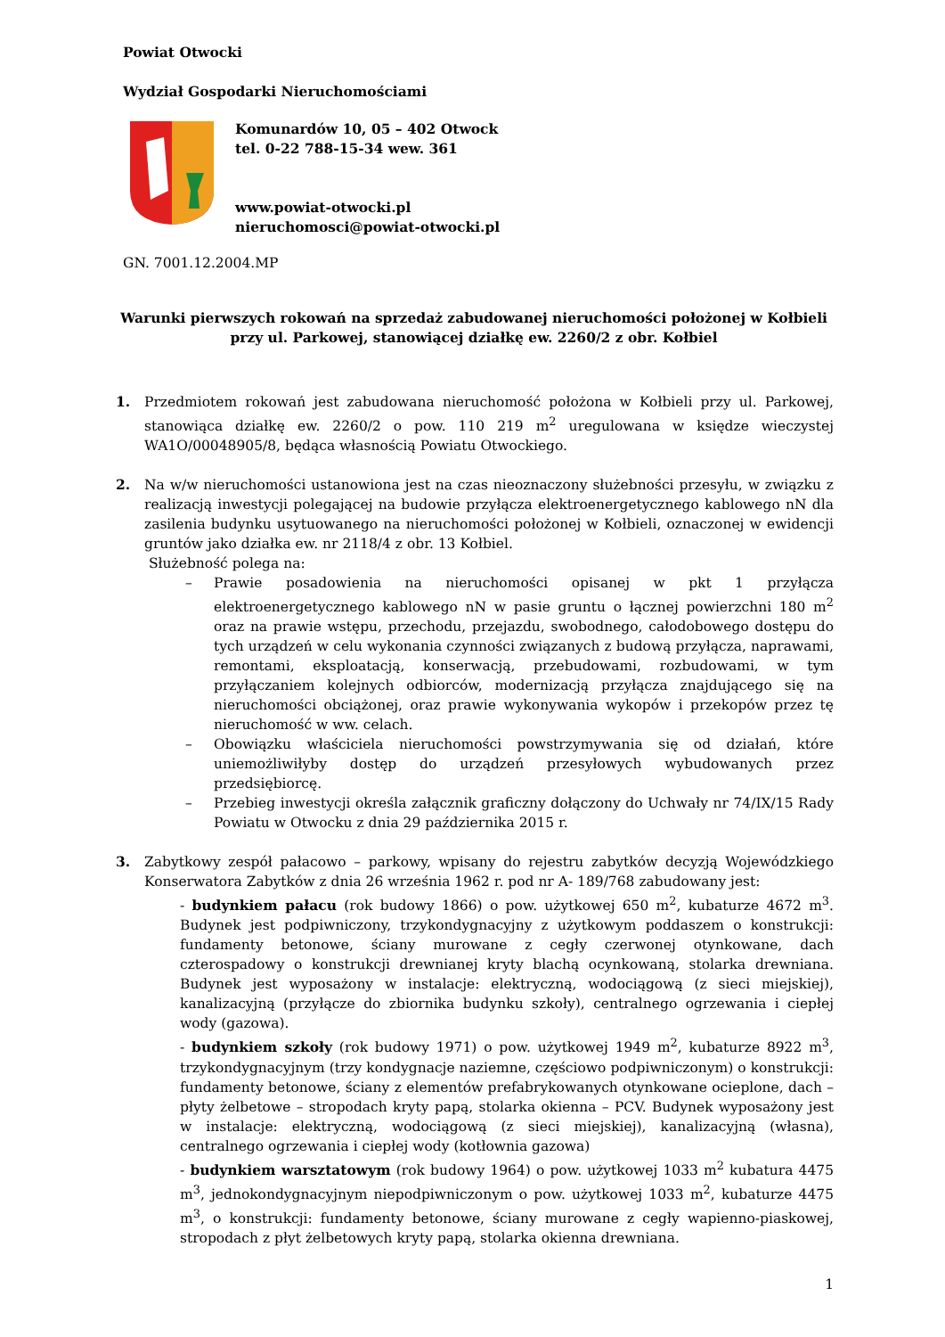Powiat Otwocki
Wydział Gospodarki Nieruchomościami
Komunardów 10, 05 – 402 Otwock
tel. 0-22 788-15-34 wew. 361
www.powiat-otwocki.pl
nieruchomosci@powiat-otwocki.pl
GN. 7001.12.2004.MP
Warunki pierwszych rokowań na sprzedaż zabudowanej nieruchomości położonej w Kołbieli
przy ul. Parkowej, stanowiącej działkę ew. 2260/2 z obr. Kołbiel
1. Przedmiotem rokowań jest zabudowana nieruchomość położona w Kołbieli przy ul. Parkowej, stanowiąca działkę ew. 2260/2 o pow. 110 219 m<sup>2</sup> uregulowana w księdze wieczystej WA1O/00048905/8, będąca własnością Powiatu Otwockiego.
2. Na w/w nieruchomości ustanowiona jest na czas nieoznaczony służebności przesyłu, w związku z realizacją inwestycji polegającej na budowie przyłącza elektroenergetycznego kablowego nN dla zasilenia budynku usytuowanego na nieruchomości położonej w Kołbieli, oznaczonej w ewidencji gruntów jako działka ew. nr 2118/4 z obr. 13 Kołbiel.
Służebność polega na:
– Prawie posadowienia na nieruchomości opisanej w pkt 1 przyłącza elektroenergetycznego kablowego nN w pasie gruntu o łącznej powierzchni 180 m<sup>2</sup> oraz na prawie wstępu, przechodu, przejazdu, swobodnego, całodobowego dostępu do tych urządzeń w celu wykonania czynności związanych z budową przyłącza, naprawami, remontami, eksploatacją, konserwacją, przebudowami, rozbudowami, w tym przyłączaniem kolejnych odbiorców, modernizacją przyłącza znajdującego się na nieruchomości obciążonej, oraz prawie wykonywania wykopów i przekopów przez tę nieruchomość w ww. celach.
– Obowiązku właściciela nieruchomości powstrzymywania się od działań, które uniemożliwiłyby dostęp do urządzeń przesyłowych wybudowanych przez przedsiębiorcę.
– Przebieg inwestycji określa załącznik graficzny dołączony do Uchwały nr 74/IX/15 Rady Powiatu w Otwocku z dnia 29 października 2015 r.
3. Zabytkowy zespół pałacowo – parkowy, wpisany do rejestru zabytków decyzją Wojewódzkiego Konserwatora Zabytków z dnia 26 września 1962 r. pod nr A- 189/768 zabudowany jest:
- budynkiem pałacu (rok budowy 1866) o pow. użytkowej 650 m<sup>2</sup>, kubaturze 4672 m<sup>3</sup>. Budynek jest podpiwniczony, trzykondygnacyjny z użytkowym poddaszem o konstrukcji: fundamenty betonowe, ściany murowane z cegły czerwonej otynkowane, dach czterospadowy o konstrukcji drewnianej kryty blachą ocynkowaną, stolarka drewniana. Budynek jest wyposażony w instalacje: elektryczną, wodociągową (z sieci miejskiej), kanalizacyjną (przyłącze do zbiornika budynku szkoły), centralnego ogrzewania i ciepłej wody (gazowa).
- budynkiem szkoły (rok budowy 1971) o pow. użytkowej 1949 m<sup>2</sup>, kubaturze 8922 m<sup>3</sup>, trzykondygnacyjnym (trzy kondygnacje naziemne, częściowo podpiwniczonym) o konstrukcji: fundamenty betonowe, ściany z elementów prefabrykowanych otynkowane ocieplone, dach – płyty żelbetowe – stropodach kryty papą, stolarka okienna – PCV. Budynek wyposażony jest w instalacje: elektryczną, wodociągową (z sieci miejskiej), kanalizacyjną (własna), centralnego ogrzewania i ciepłej wody (kotłownia gazowa)
- budynkiem warsztatowym (rok budowy 1964) o pow. użytkowej 1033 m<sup>2</sup> kubatura 4475 m<sup>3</sup>, jednokondygnacyjnym niepodpiwniczonym o pow. użytkowej 1033 m<sup>2</sup>, kubaturze 4475 m<sup>3</sup>, o konstrukcji: fundamenty betonowe, ściany murowane z cegły wapienno-piaskowej, stropodach z płyt żelbetowych kryty papą, stolarka okienna drewniana.
1